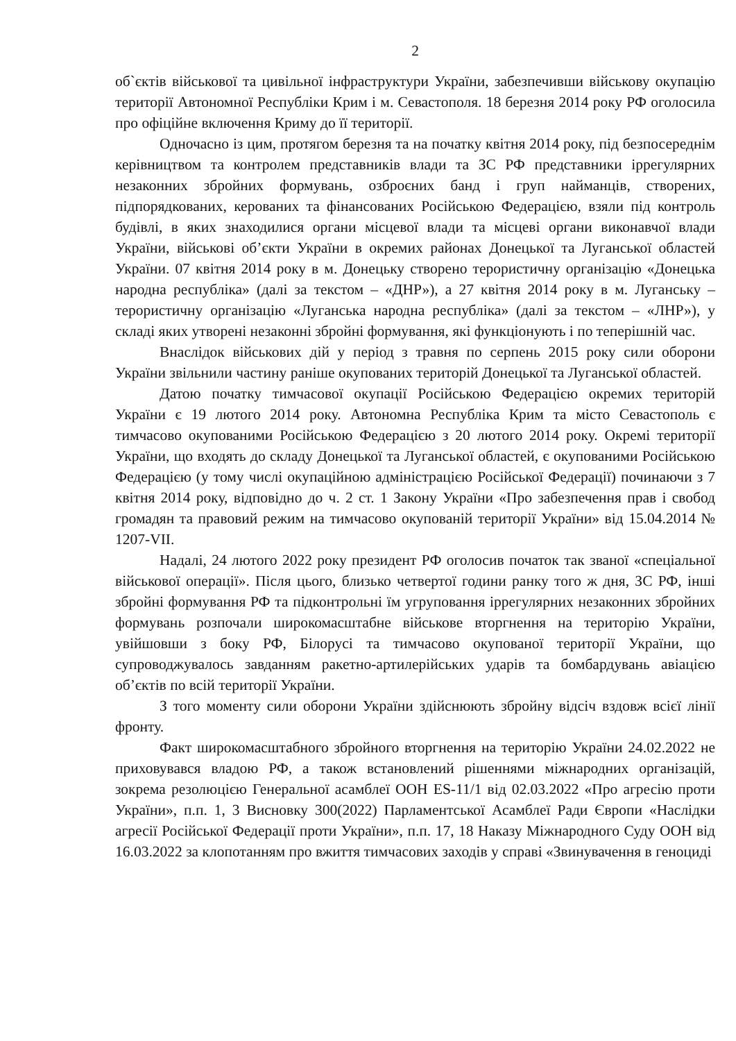2
об`єктів військової та цивільної інфраструктури України, забезпечивши військову окупацію території Автономної Республіки Крим і м. Севастополя. 18 березня 2014 року РФ оголосила про офіційне включення Криму до її території.
Одночасно із цим, протягом березня та на початку квітня 2014 року, під безпосереднім керівництвом та контролем представників влади та ЗС РФ представники іррегулярних незаконних збройних формувань, озброєних банд і груп найманців, створених, підпорядкованих, керованих та фінансованих Російською Федерацією, взяли під контроль будівлі, в яких знаходилися органи місцевої влади та місцеві органи виконавчої влади України, військові об’єкти України в окремих районах Донецької та Луганської областей України. 07 квітня 2014 року в м. Донецьку створено терористичну організацію «Донецька народна республіка» (далі за текстом – «ДНР»), а 27 квітня 2014 року в м. Луганську – терористичну організацію «Луганська народна республіка» (далі за текстом – «ЛНР»), у складі яких утворені незаконні збройні формування, які функціонують і по теперішній час.
Внаслідок військових дій у період з травня по серпень 2015 року сили оборони України звільнили частину раніше окупованих територій Донецької та Луганської областей.
Датою початку тимчасової окупації Російською Федерацією окремих територій України є 19 лютого 2014 року. Автономна Республіка Крим та місто Севастополь є тимчасово окупованими Російською Федерацією з 20 лютого 2014 року. Окремі території України, що входять до складу Донецької та Луганської областей, є окупованими Російською Федерацією (у тому числі окупаційною адміністрацією Російської Федерації) починаючи з 7 квітня 2014 року, відповідно до ч. 2 ст. 1 Закону України «Про забезпечення прав і свобод громадян та правовий режим на тимчасово окупованій території України» від 15.04.2014 № 1207-VII.
Надалі, 24 лютого 2022 року президент РФ оголосив початок так званої «спеціальної військової операції». Після цього, близько четвертої години ранку того ж дня, ЗС РФ, інші збройні формування РФ та підконтрольні їм угруповання іррегулярних незаконних збройних формувань розпочали широкомасштабне військове вторгнення на територію України, увійшовши з боку РФ, Білорусі та тимчасово окупованої території України, що супроводжувалось завданням ракетно-артилерійських ударів та бомбардувань авіацією об’єктів по всій території України.
З того моменту сили оборони України здійснюють збройну відсіч вздовж всієї лінії фронту.
Факт широкомасштабного збройного вторгнення на територію України 24.02.2022 не приховувався владою РФ, а також встановлений рішеннями міжнародних організацій, зокрема резолюцією Генеральної асамблеї ООН ES-11/1 від 02.03.2022 «Про агресію проти України», п.п. 1, 3 Висновку 300(2022) Парламентської Асамблеї Ради Європи «Наслідки агресії Російської Федерації проти України», п.п. 17, 18 Наказу Міжнародного Суду ООН від 16.03.2022 за клопотанням про вжиття тимчасових заходів у справі «Звинувачення в геноциді